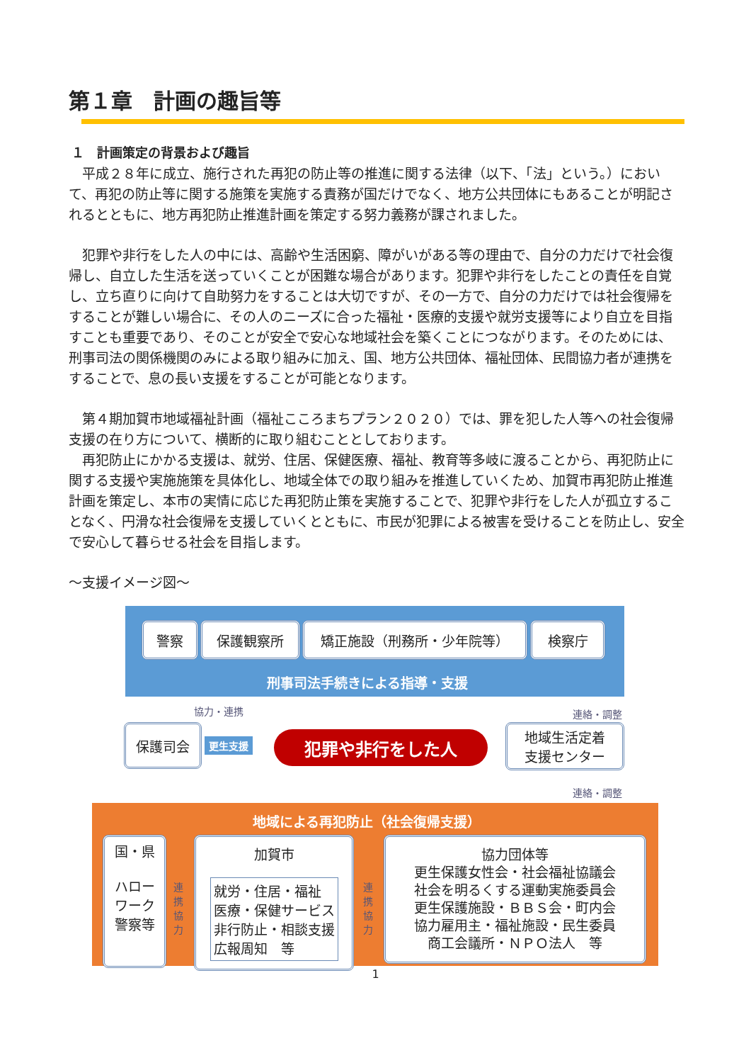第１章　計画の趣旨等
１　計画策定の背景および趣旨
　平成２８年に成立、施行された再犯の防止等の推進に関する法律（以下、「法」という。）において、再犯の防止等に関する施策を実施する責務が国だけでなく、地方公共団体にもあることが明記されるとともに、地方再犯防止推進計画を策定する努力義務が課されました。
　犯罪や非行をした人の中には、高齢や生活困窮、障がいがある等の理由で、自分の力だけで社会復帰し、自立した生活を送っていくことが困難な場合があります。犯罪や非行をしたことの責任を自覚し、立ち直りに向けて自助努力をすることは大切ですが、その一方で、自分の力だけでは社会復帰をすることが難しい場合に、その人のニーズに合った福祉・医療的支援や就労支援等により自立を目指すことも重要であり、そのことが安全で安心な地域社会を築くことにつながります。そのためには、刑事司法の関係機関のみによる取り組みに加え、国、地方公共団体、福祉団体、民間協力者が連携をすることで、息の長い支援をすることが可能となります。
　第４期加賀市地域福祉計画（福祉こころまちプラン２０２０）では、罪を犯した人等への社会復帰支援の在り方について、横断的に取り組むこととしております。
　再犯防止にかかる支援は、就労、住居、保健医療、福祉、教育等多岐に渡ることから、再犯防止に関する支援や実施施策を具体化し、地域全体での取り組みを推進していくため、加賀市再犯防止推進計画を策定し、本市の実情に応じた再犯防止策を実施することで、犯罪や非行をした人が孤立することなく、円滑な社会復帰を支援していくとともに、市民が犯罪による被害を受けることを防止し、安全で安心して暮らせる社会を目指します。
～支援イメージ図～
警察 保護観察所 矯正施設（刑務所・少年院等） 検察庁
刑事司法手続きによる指導・支援
協力・連携 連絡・調整
保護司会
更生支援 犯罪や非行をした人
地域生活定着
支援センター
連絡・調整
地域による再犯防止（社会復帰支援）
国・県
ハロー
ワーク
警察等
連携 協力
加賀市
就労・住居・福祉
医療・保健サービス
非行防止・相談支援
広報周知　等
連携 協力
協力団体等
更生保護女性会・社会福祉協議会
社会を明るくする運動実施委員会
更生保護施設・ＢＢＳ会・町内会
協力雇用主・福祉施設・民生委員
商工会議所・ＮＰＯ法人　等
1